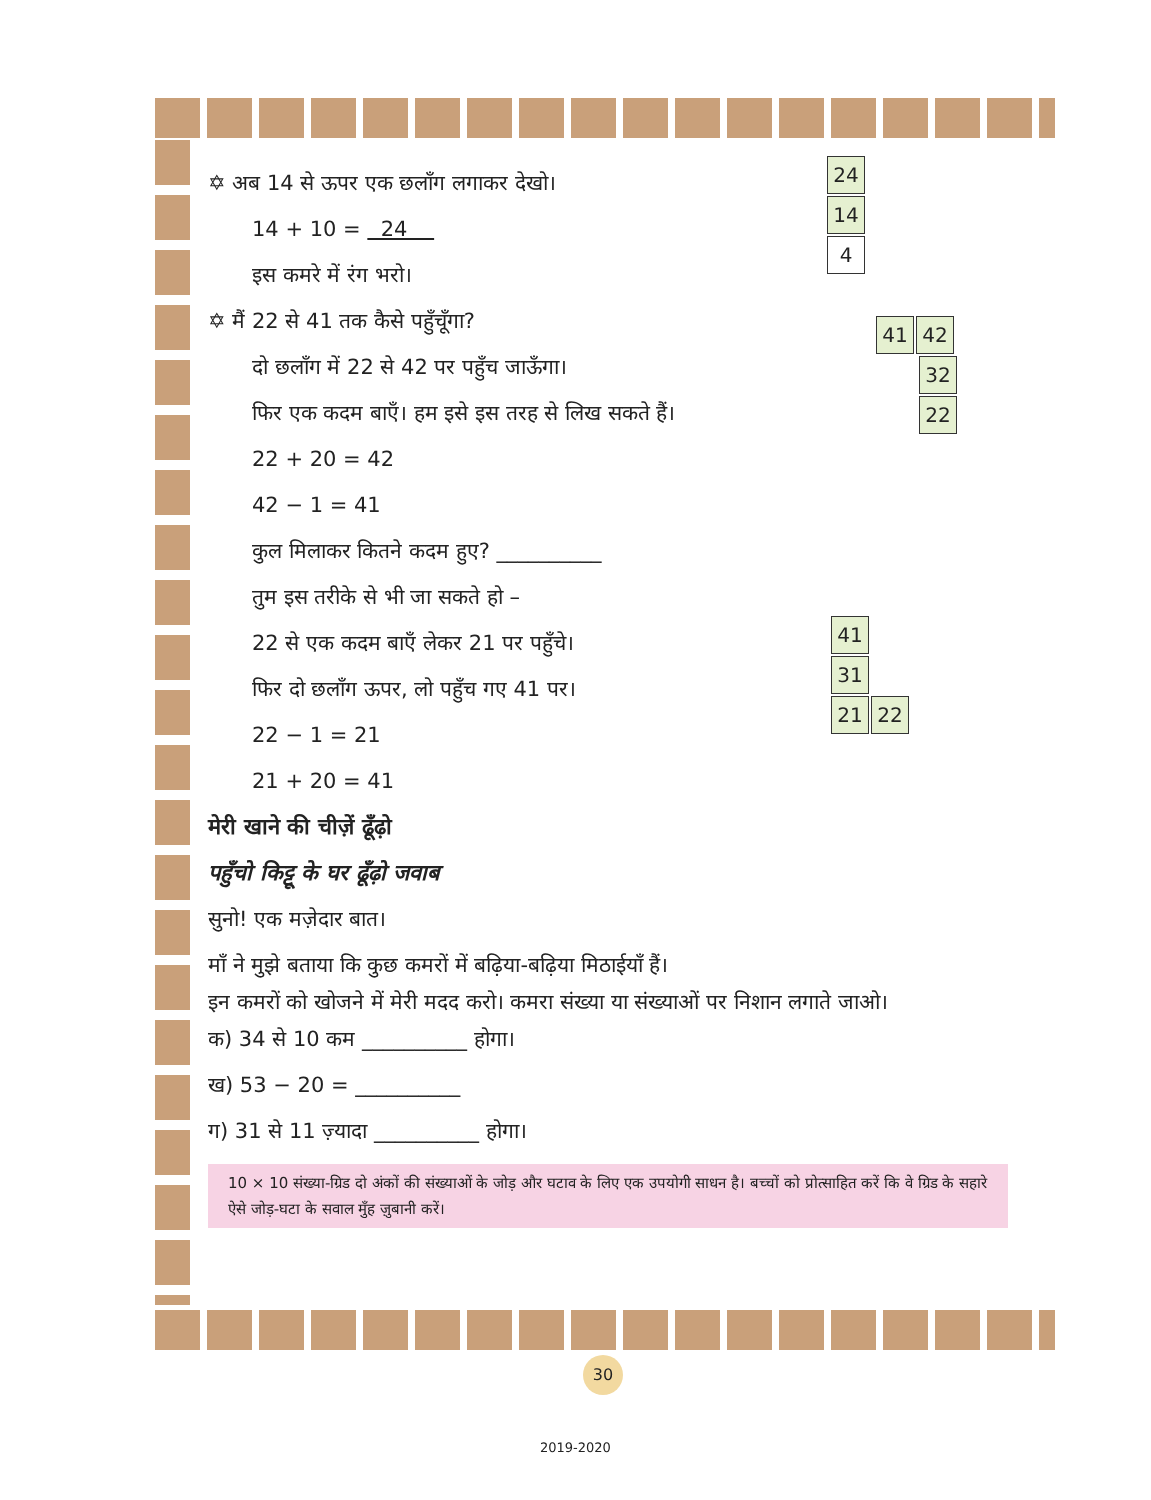✡ अब 14 से ऊपर एक छलाँग लगाकर देखो।
14 + 10 = 24
इस कमरे में रंग भरो।
✡ मैं 22 से 41 तक कैसे पहुँचूँगा?
दो छलाँग में 22 से 42 पर पहुँच जाऊँगा।
फिर एक कदम बाएँ। हम इसे इस तरह से लिख सकते हैं।
22 + 20 = 42
42 − 1 = 41
कुल मिलाकर कितने कदम हुए? __________
तुम इस तरीके से भी जा सकते हो –
22 से एक कदम बाएँ लेकर 21 पर पहुँचे।
फिर दो छलाँग ऊपर, लो पहुँच गए 41 पर।
22 − 1 = 21
21 + 20 = 41
मेरी खाने की चीज़ें ढूँढ़ो
पहुँचो किट्टू के घर ढूँढ़ो जवाब
सुनो! एक मज़ेदार बात।
माँ ने मुझे बताया कि कुछ कमरों में बढ़िया-बढ़िया मिठाईयाँ हैं।
इन कमरों को खोजने में मेरी मदद करो। कमरा संख्या या संख्याओं पर निशान लगाते जाओ।
क) 34 से 10 कम __________ होगा।
ख) 53 − 20 = __________
ग) 31 से 11 ज़्यादा __________ होगा।
10 × 10 संख्या-ग्रिड दो अंकों की संख्याओं के जोड़ और घटाव के लिए एक उपयोगी साधन है। बच्चों को प्रोत्साहित करें कि वे ग्रिड के सहारे ऐसे जोड़-घटा के सवाल मुँह ज़ुबानी करें।
24 14 4
41 42
32
22
41
31
21 22
30
2019-2020